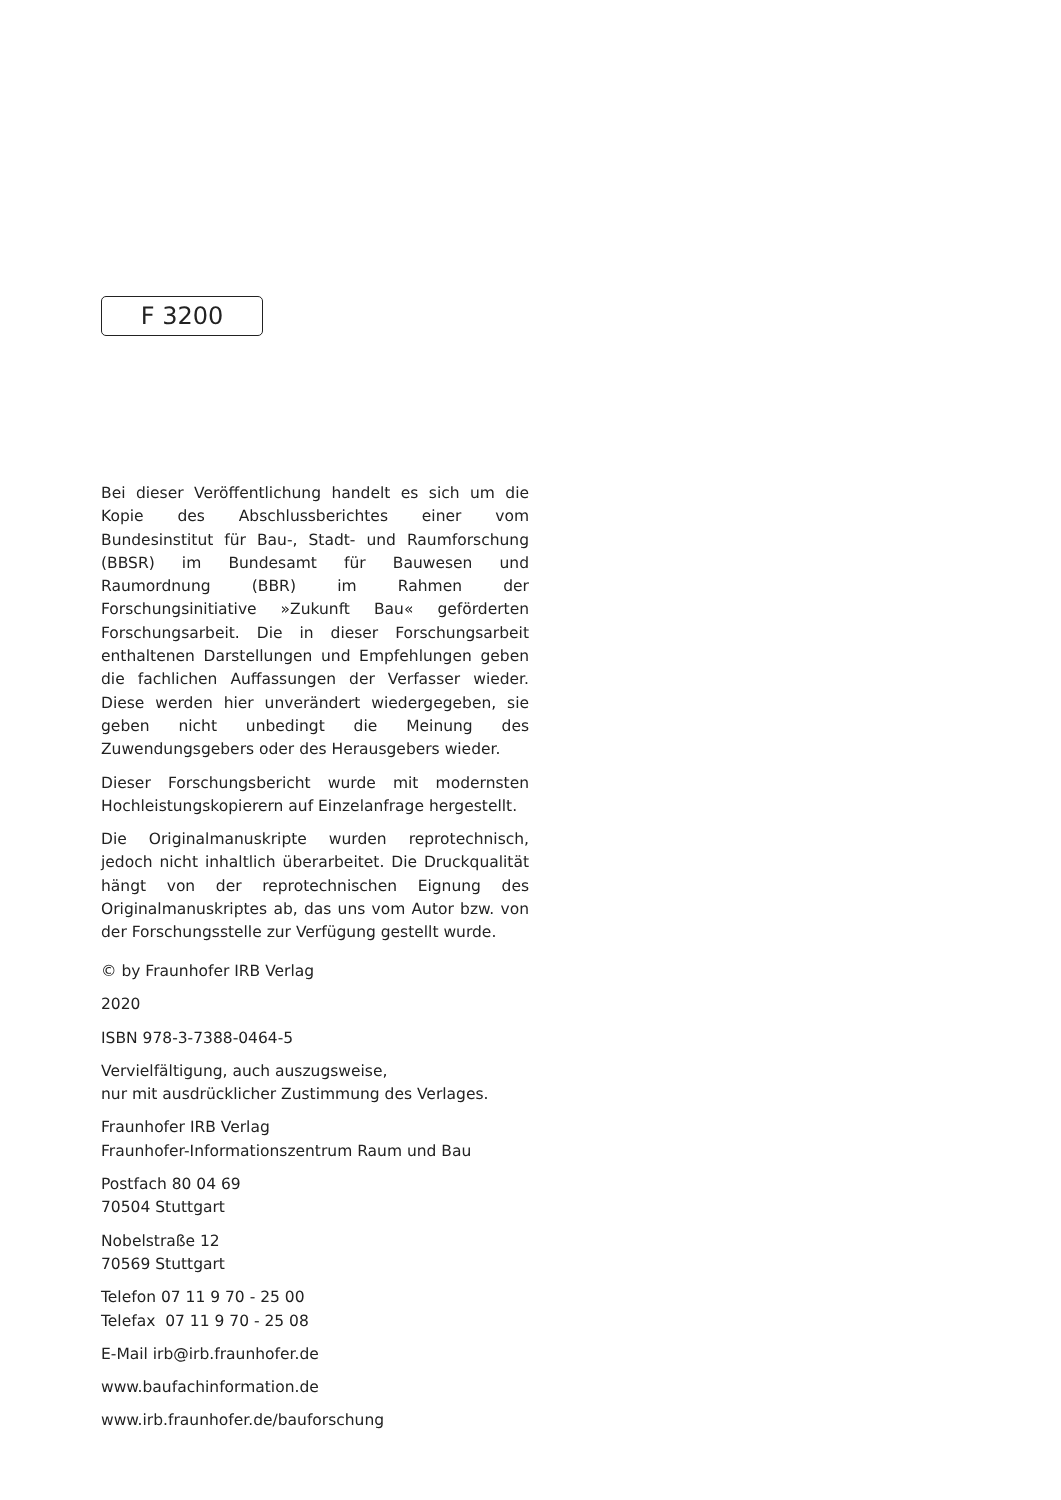F 3200
Bei dieser Veröffentlichung handelt es sich um die Kopie des Abschlussberichtes einer vom Bundesinstitut für Bau-, Stadt- und Raumforschung (BBSR) im Bundesamt für Bauwesen und Raumordnung (BBR) im Rahmen der Forschungsinitiative »Zukunft Bau« geförderten Forschungsarbeit. Die in dieser Forschungsarbeit enthaltenen Darstellungen und Empfehlungen geben die fachlichen Auffassungen der Verfasser wieder. Diese werden hier unverändert wiedergegeben, sie geben nicht unbedingt die Meinung des Zuwendungsgebers oder des Herausgebers wieder.
Dieser Forschungsbericht wurde mit modernsten Hochleistungskopierern auf Einzelanfrage hergestellt.
Die Originalmanuskripte wurden reprotechnisch, jedoch nicht inhaltlich überarbeitet. Die Druckqualität hängt von der reprotechnischen Eignung des Originalmanuskriptes ab, das uns vom Autor bzw. von der Forschungsstelle zur Verfügung gestellt wurde.
© by Fraunhofer IRB Verlag
2020
ISBN 978-3-7388-0464-5
Vervielfältigung, auch auszugsweise,
nur mit ausdrücklicher Zustimmung des Verlages.
Fraunhofer IRB Verlag
Fraunhofer-Informationszentrum Raum und Bau
Postfach 80 04 69
70504 Stuttgart
Nobelstraße 12
70569 Stuttgart
Telefon 07 11 9 70 - 25 00
Telefax 07 11 9 70 - 25 08
E-Mail irb@irb.fraunhofer.de
www.baufachinformation.de
www.irb.fraunhofer.de/bauforschung